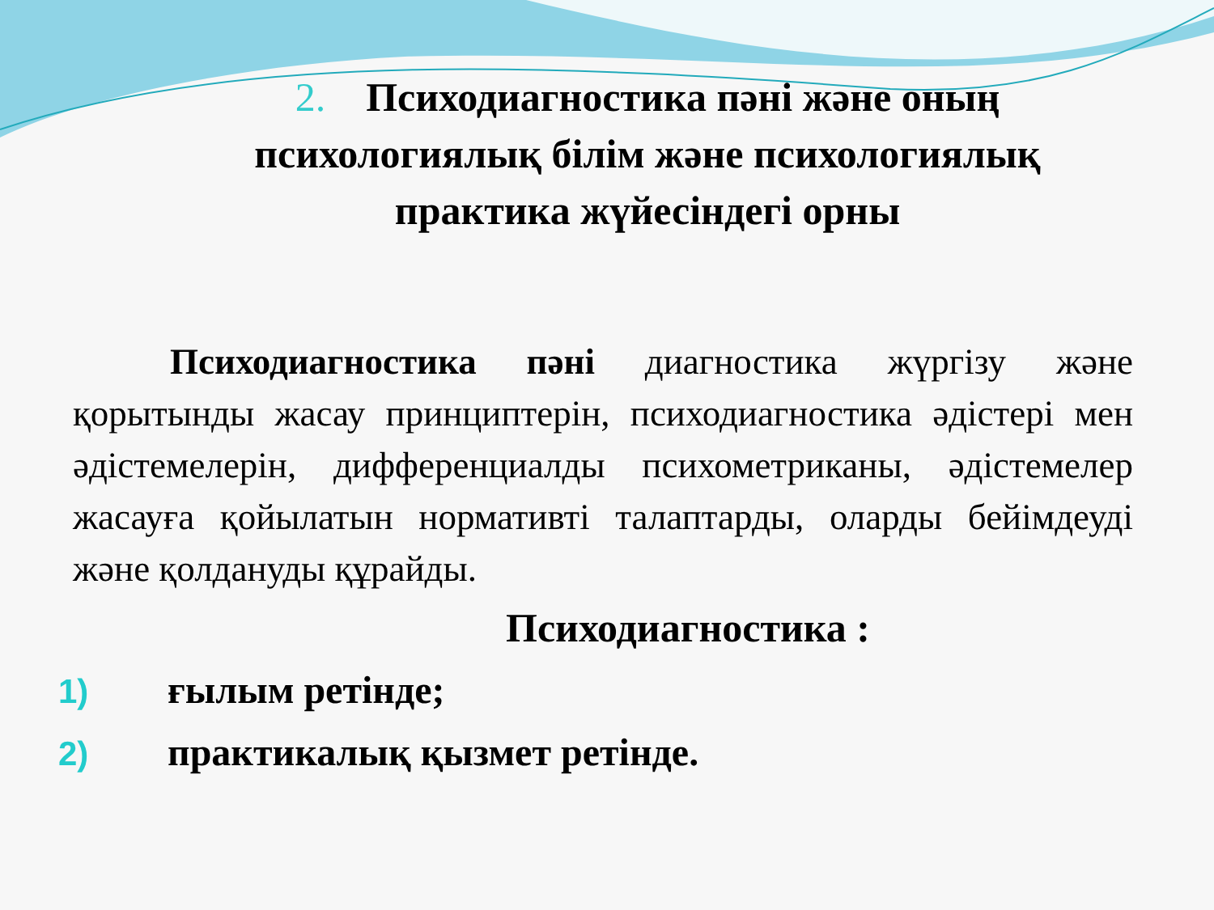2. Психодиагностика пәні және оның психологиялық білім және психологиялық практика жүйесіндегі орны
Психодиагностика пәні диагностика жүргізу және қорытынды жасау принциптерін, психодиагностика әдістері мен әдістемелерін, дифференциалды психометриканы, әдістемелер жасауға қойылатын нормативті талаптарды, оларды бейімдеуді және қолдануды құрайды.
Психодиагностика :
1) ғылым ретінде;
2) практикалық қызмет ретінде.